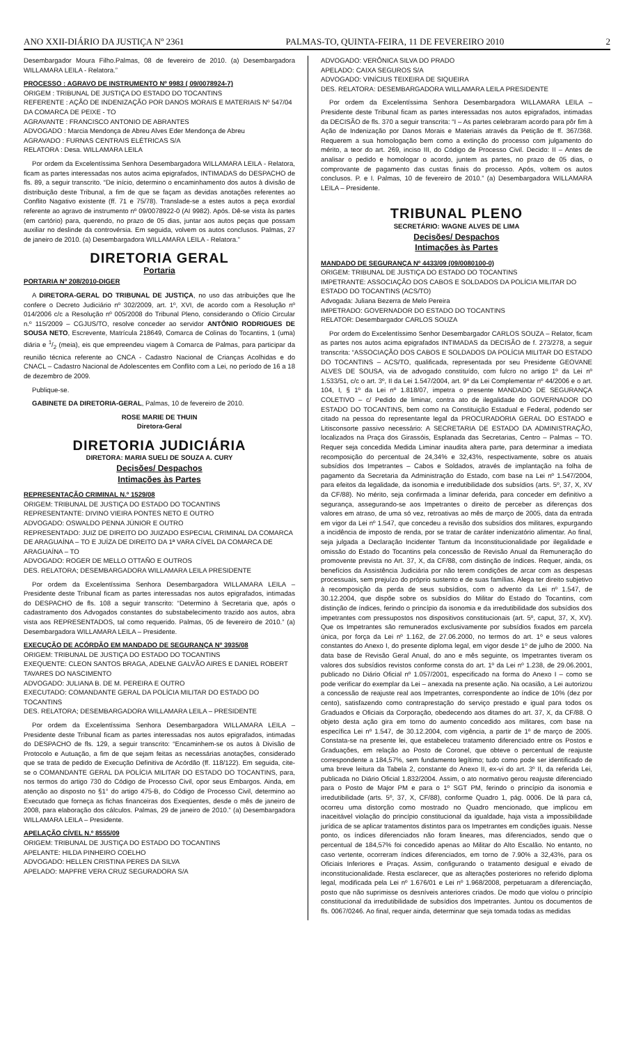ANO XXII-DIÁRIO DA JUSTIÇA Nº 2361 PALMAS-TO, QUINTA-FEIRA, 11 DE FEVEREIRO 2010 2
Desembargador Moura Filho.Palmas, 08 de fevereiro de 2010. (a) Desembargadora WILLAMARA LEILA - Relatora.”
PROCESSO : AGRAVO DE INSTRUMENTO Nº 9983 ( 09/0078924-7)
ORIGEM : TRIBUNAL DE JUSTIÇA DO ESTADO DO TOCANTINS
REFERENTE : AÇÃO DE INDENIZAÇÃO POR DANOS MORAIS E MATERIAIS Nº 547/04 DA COMARCA DE PEIXE - TO
AGRAVANTE : FRANCISCO ANTONIO DE ABRANTES
ADVOGADO : Marcia Mendonça de Abreu Alves Eder Mendonça de Abreu
AGRAVADO : FURNAS CENTRAIS ELÉTRICAS S/A
RELATORA : Desa. WILLAMARA LEILA
Por ordem da Excelentíssima Senhora Desembargadora WILLAMARA LEILA - Relatora, ficam as partes interessadas nos autos acima epigrafados, INTIMADAS do DESPACHO de fls. 89, a seguir transcrito. “De início, determino o encaminhamento dos autos à divisão de distribuição deste Tribunal, a fim de que se façam as devidas anotações referentes ao Conflito Nagativo existente (ff. 71 e 75/78). Translade-se a estes autos a peça exordial referente ao agravo de instrumento nº 09/0078922-0 (AI 9982). Após. Dê-se vista às partes (em cartório) para, querendo, no prazo de 05 dias, juntar aos autos peças que possam auxiliar no deslinde da controvérsia. Em seguida, volvem os autos conclusos. Palmas, 27 de janeiro de 2010. (a) Desembargadora WILLAMARA LEILA - Relatora.”
DIRETORIA GERAL
Portaria
PORTARIA Nº 208/2010-DIGER
A DIRETORA-GERAL DO TRIBUNAL DE JUSTIÇA, no uso das atribuições que lhe confere o Decreto Judiciário nº 302/2009, art. 1º, XVI, de acordo com a Resolução nº 014/2006 c/c a Resolução nº 005/2008 do Tribunal Pleno, considerando o Ofício Circular n.º 115/2009 – CGJUS/TO, resolve conceder ao servidor ANTÔNIO RODRIGUES DE SOUSA NETO, Escrevente, Matrícula 218649, Comarca de Colinas do Tocantins, 1 (uma) diária e 1/2 (meia), eis que empreendeu viagem à Comarca de Palmas, para participar da reunião técnica referente ao CNCA - Cadastro Nacional de Crianças Acolhidas e do CNACL – Cadastro Nacional de Adolescentes em Conflito com a Lei, no período de 16 a 18 de dezembro de 2009.
Publique-se.
GABINETE DA DIRETORIA-GERAL, Palmas, 10 de fevereiro de 2010.
ROSE MARIE DE THUIN
Diretora-Geral
DIRETORIA JUDICIÁRIA
DIRETORA: MARIA SUELI DE SOUZA A. CURY
Decisões/ Despachos
Intimações às Partes
REPRESENTAÇÃO CRIMINAL N.º 1529/08
ORIGEM: TRIBUNAL DE JUSTIÇA DO ESTADO DO TOCANTINS
REPRESENTANTE: DIVINO VIEIRA PONTES NETO E OUTRO
ADVOGADO: OSWALDO PENNA JÚNIOR E OUTRO
REPRESENTADO: JUIZ DE DIREITO DO JUIZADO ESPECIAL CRIMINAL DA COMARCA DE ARAGUAÍNA – TO E JUÍZA DE DIREITO DA 1ª VARA CÍVEL DA COMARCA DE ARAGUAÍNA – TO
ADVOGADO: ROGER DE MELLO OTTAÑO E OUTROS
DES. RELATORA; DESEMBARGADORA WILLAMARA LEILA PRESIDENTE
Por ordem da Excelentíssima Senhora Desembargadora WILLAMARA LEILA – Presidente deste Tribunal ficam as partes interessadas nos autos epigrafados, intimadas do DESPACHO de fls. 108 a seguir transcrito: “Determino à Secretaria que, após o cadastramento dos Advogados constantes do substabelecimento trazido aos autos, abra vista aos REPRESENTADOS, tal como requerido. Palmas, 05 de fevereiro de 2010.” (a) Desembargadora WILLAMARA LEILA – Presidente.
EXECUÇÃO DE ACÓRDÃO EM MANDADO DE SEGURANÇA Nº 3935/08
ORIGEM: TRIBUNAL DE JUSTIÇA DO ESTADO DO TOCANTINS
EXEQUENTE: CLEON SANTOS BRAGA, ADELNE GALVÃO AIRES E DANIEL ROBERT TAVARES DO NASCIMENTO
ADVOGADO: JULIANA B. DE M. PEREIRA E OUTRO
EXECUTADO: COMANDANTE GERAL DA POLÍCIA MILITAR DO ESTADO DO TOCANTINS
DES. RELATORA; DESEMBARGADORA WILLAMARA LEILA – PRESIDENTE
Por ordem da Excelentíssima Senhora Desembargadora WILLAMARA LEILA – Presidente deste Tribunal ficam as partes interessadas nos autos epigrafados, intimadas do DESPACHO de fls. 129, a seguir transcrito: “Encaminhem-se os autos à Divisão de Protocolo e Autuação, a fim de que sejam feitas as necessárias anotações, considerado que se trata de pedido de Execução Definitiva de Acórdão (ff. 118/122). Em seguida, cite-se o COMANDANTE GERAL DA POLÍCIA MILITAR DO ESTADO DO TOCANTINS, para, nos termos do artigo 730 do Código de Processo Civil, opor seus Embargos. Ainda, em atenção ao disposto no §1° do artigo 475-B, do Código de Processo Civil, determino ao Executado que forneça as fichas financeiras dos Exeqüentes, desde o mês de janeiro de 2008, para elaboração dos cálculos. Palmas, 29 de janeiro de 2010.” (a) Desembargadora WILLAMARA LEILA – Presidente.
APELAÇÃO CÍVEL N.º 8555/09
ORIGEM: TRIBUNAL DE JUSTIÇA DO ESTADO DO TOCANTINS
APELANTE: HILDA PINHEIRO COELHO
ADVOGADO: HELLEN CRISTINA PERES DA SILVA
APELADO: MAPFRE VERA CRUZ SEGURADORA S/A
ADVOGADO: VERÔNICA SILVA DO PRADO
APELADO: CAIXA SEGUROS S/A
ADVOGADO: VINÍCIUS TEIXEIRA DE SIQUEIRA
DES. RELATORA: DESEMBARGADORA WILLAMARA LEILA PRESIDENTE
Por ordem da Excelentíssima Senhora Desembargadora WILLAMARA LEILA – Presidente deste Tribunal ficam as partes interessadas nos autos epigrafados, intimadas da DECISÃO de fls. 370 a seguir transcrita: “I – As partes celebraram acordo para pôr fim à Ação de Indenização por Danos Morais e Materiais através da Petição de ff. 367/368. Requerem a sua homologação bem como a extinção do processo com julgamento do mérito, a teor do art. 269, inciso III, do Código de Processo Civil. Decido: II – Antes de analisar o pedido e homologar o acordo, juntem as partes, no prazo de 05 dias, o comprovante de pagamento das custas finais do processo. Após, voltem os autos conclusos. P. e I. Palmas, 10 de fevereiro de 2010.” (a) Desembargadora WILLAMARA LEILA – Presidente.
TRIBUNAL PLENO
SECRETÁRIO: WAGNE ALVES DE LIMA
Decisões/ Despachos
Intimações às Partes
MANDADO DE SEGURANÇA Nº 4433/09 (09/0080100-0)
ORIGEM: TRIBUNAL DE JUSTIÇA DO ESTADO DO TOCANTINS
IMPETRANTE: ASSOCIAÇÃO DOS CABOS E SOLDADOS DA POLÍCIA MILITAR DO ESTADO DO TOCANTINS (ACS/TO)
Advogada: Juliana Bezerra de Melo Pereira
IMPETRADO: GOVERNADOR DO ESTADO DO TOCANTINS
RELATOR: Desembargador CARLOS SOUZA
Por ordem do Excelentíssimo Senhor Desembargador CARLOS SOUZA – Relator, ficam as partes nos autos acima epigrafados INTIMADAS da DECISÃO de f. 273/278, a seguir transcrita: “ASSOCIAÇÃO DOS CABOS E SOLDADOS DA POLÍCIA MILITAR DO ESTADO DO TOCANTINS – ACS/TO, qualificada, representada por seu Presidente GEOVANE ALVES DE SOUSA, via de advogado constituído, com fulcro no artigo 1º da Lei nº 1.533/51, c/c o art. 3º, II da Lei 1.547/2004, art. 9º da Lei Complementar nº 44/2006 e o art. 104, I, § 1º da Lei nº 1.818/07, impetra o presente MANDADO DE SEGURANÇA COLETIVO – c/ Pedido de liminar, contra ato de ilegalidade do GOVERNADOR DO ESTADO DO TOCANTINS, bem como na Constituição Estadual e Federal, podendo ser citado na pessoa do representante legal da PROCURADORIA GERAL DO ESTADO e Litisconsorte passivo necessário: A SECRETARIA DE ESTADO DA ADMINISTRAÇÃO, localizados na Praça dos Girassóis, Esplanada das Secretarias, Centro – Palmas – TO. Requer seja concedida Medida Liminar inaudita altera parte, para determinar a imediata recomposição do percentual de 24,34% e 32,43%, respectivamente, sobre os atuais subsídios dos Impetrantes – Cabos e Soldados, através de implantação na folha de pagamento da Secretaria da Administração do Estado, com base na Lei nº 1.547/2004, para efeitos da legalidade, da isonomia e irredutibilidade dos subsídios (arts. 5º, 37, X, XV da CF/88). No mérito, seja confirmada a liminar deferida, para conceder em definitivo a segurança, assegurando-se aos Impetrantes o direito de perceber as diferenças dos valores em atraso, de uma só vez, retroativas ao mês de março de 2005, data da entrada em vigor da Lei nº 1.547, que concedeu a revisão dos subsídios dos militares, expurgando a incidência de imposto de renda, por se tratar de caráter indenizatório alimentar. Ao final, seja julgada a Declaração Incidenter Tantum da Inconstitucionalidade por ilegalidade e omissão do Estado do Tocantins pela concessão de Revisão Anual da Remuneração do promovente prevista no Art. 37, X, da CF/88, com distinção de índices. Requer, ainda, os benefícios da Assistência Judiciária por não terem condições de arcar com as despesas processuais, sem prejuízo do próprio sustento e de suas famílias. Alega ter direito subjetivo à recomposição da perda de seus subsídios, com o advento da Lei nº 1.547, de 30.12.2004, que dispõe sobre os subsídios do Militar do Estado do Tocantins, com distinção de índices, ferindo o princípio da isonomia e da irredutibilidade dos subsídios dos impetrantes com pressupostos nos dispositivos constitucionais (art. 5º, caput, 37, X, XV). Que os Impetrantes são remunerados exclusivamente por subsídios fixados em parcela única, por força da Lei nº 1.162, de 27.06.2000, no termos do art. 1º e seus valores constantes do Anexo I, do presente diploma legal, em vigor desde 1º de julho de 2000. Na data base de Revisão Geral Anual, do ano e mês seguinte, os Impetrantes tiveram os valores dos subsídios revistos conforme consta do art. 1º da Lei nº 1.238, de 29.06.2001, publicado no Diário Oficial nº 1.057/2001, especificado na forma do Anexo I – como se pode verificar do exemplar da Lei – anexada na presente ação. Na ocasião, a Lei autorizou a concessão de reajuste real aos Impetrantes, correspondente ao índice de 10% (dez por cento), satisfazendo como contraprestação do serviço prestado e igual para todos os Graduados e Oficiais da Corporação, obedecendo aos ditames do art. 37, X, da CF/88. O objeto desta ação gira em torno do aumento concedido aos militares, com base na específica Lei nº 1.547, de 30.12.2004, com vigência, a partir de 1º de março de 2005. Constata-se na presente lei, que estabeleceu tratamento diferenciado entre os Postos e Graduações, em relação ao Posto de Coronel, que obteve o percentual de reajuste correspondente a 184,57%, sem fundamento legítimo; tudo como pode ser identificado de uma breve leitura da Tabela 2, constante do Anexo II, ex-vi do art. 3º II, da referida Lei, publicada no Diário Oficial 1.832/2004. Assim, o ato normativo gerou reajuste diferenciado para o Posto de Major PM e para o 1º SGT PM, ferindo o princípio da isonomia e irredutibilidade (arts. 5º, 37, X, CF/88), conforme Quadro 1, pág. 0006. De lá para cá, ocorreu uma distorção como mostrado no Quadro mencionado, que implicou em inaceitável violação do princípio constitucional da igualdade, haja vista a impossibilidade jurídica de se aplicar tratamentos distintos para os Impetrantes em condições iguais. Nesse ponto, os índices diferenciados não foram lineares, mas diferenciados, sendo que o percentual de 184,57% foi concedido apenas ao Militar do Alto Escalão. No entanto, no caso vertente, ocorreram índices diferenciados, em torno de 7.90% a 32,43%, para os Oficiais Inferiores e Praças. Assim, configurando o tratamento desigual e eivado de inconstitucionalidade. Resta esclarecer, que as alterações posteriores no referido diploma legal, modificada pela Lei nº 1.676/01 e Lei nº 1.968/2008, perpetuaram a diferenciação, posto que não suprimisse os desníveis anteriores criados. De modo que violou o princípio constitucional da irredutibilidade de subsídios dos Impetrantes. Juntou os documentos de fls. 0067/0246. Ao final, requer ainda, determinar que seja tomada todas as medidas